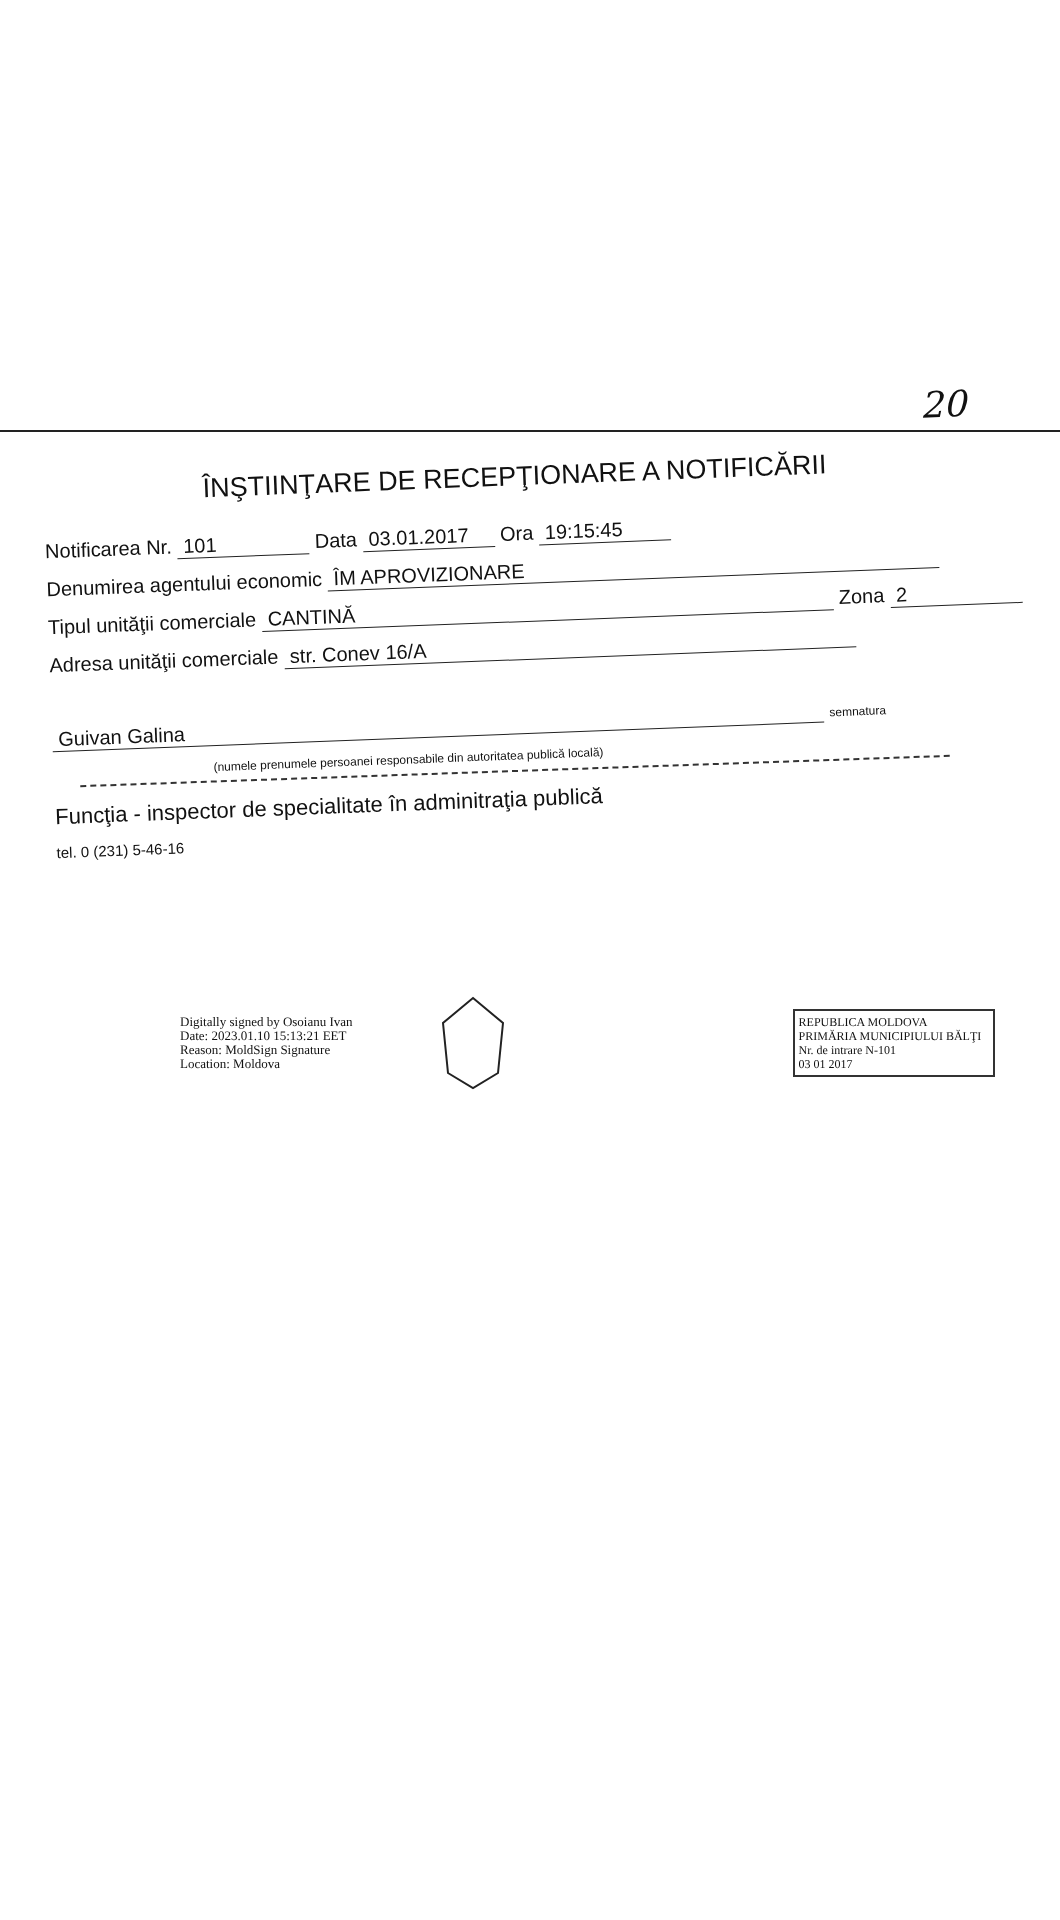20
ÎNŞTIINŢARE DE RECEPŢIONARE A NOTIFICĂRII
Notificarea Nr. 101 Data 03.01.2017 Ora 19:15:45
Denumirea agentului economic ÎM APROVIZIONARE
Tipul unităţii comerciale CANTINĂ Zona 2
Adresa unităţii comerciale str. Conev 16/A
Guivan Galina semnatura
(numele prenumele persoanei responsabile din autoritatea publică locală)
Funcţia - inspector de specialitate în adminitraţia publică
tel. 0 (231) 5-46-16
Digitally signed by Osoianu Ivan
Date: 2023.01.10 15:13:21 EET
Reason: MoldSign Signature
Location: Moldova
REPUBLICA MOLDOVA
PRIMĂRIA MUNICIPIULUI BĂLŢI
Nr. de intrare N-101
03 01 2017